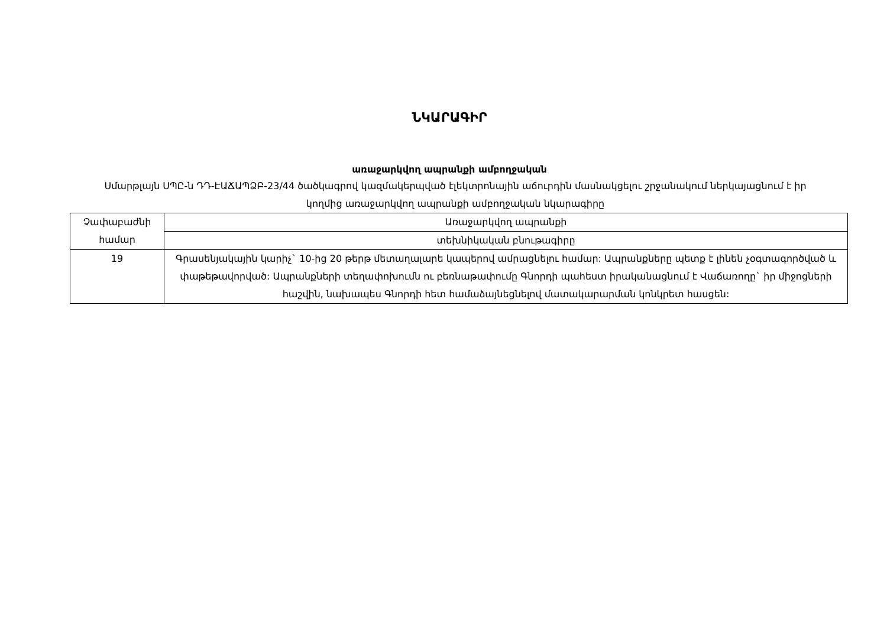ՆԿԱՐԱԳԻՐ
առաջարկվող ապրանքի ամբողջական
Սմարթլայն ՍՊԸ-ն ԴԴ-ԷԱՃԱՊՁԲ-23/44 ծածկագրով կազմակերպված էլեկտրոնային աճուրդին մասնակցելու շրջանակում ներկայացնում է իր կողմից առաջարկվող ապրանքի ամբողջական նկարագիրը
| Չափաբաժնի համար | Առաջարկվող ապրանքի |
| | տեխնիկական բնութագիրը |
| 19 | Գրասենյակային կարիչ` 10-ից 20 թերթ մետաղալարե կապերով ամրացնելու համար: Ապրանքները պետք է լինեն չօգտագործված և փաթեթավորված: Ապրանքների տեղափոխումն ու բեռնաթափումը Գնորդի պահեստ իրականացնում է Վաճառողը` իր միջոցների հաշվին, նախապես Գնորդի հետ համաձայնեցնելով մատակարարման կոնկրետ հասցեն: |